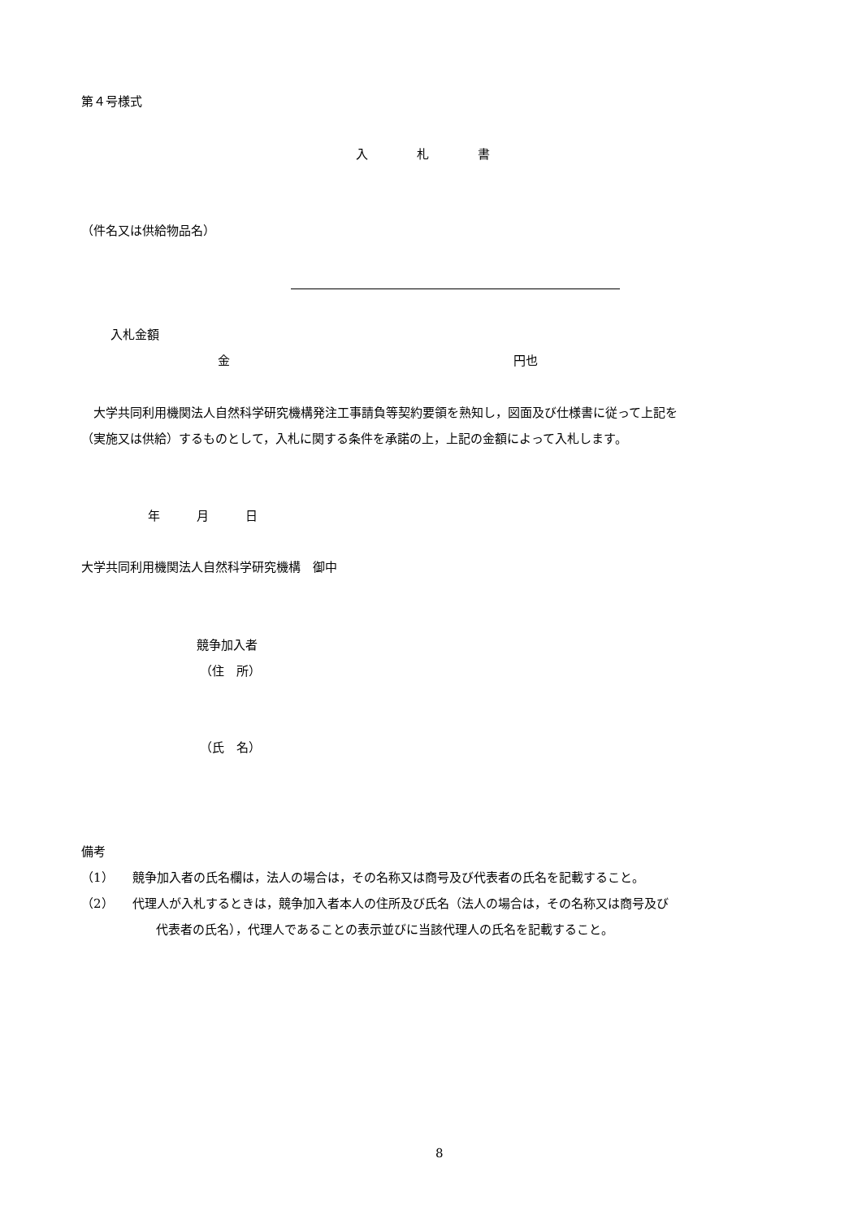第４号様式
入　　　　札　　　　書
（件名又は供給物品名）
入札金額
金 円也
　大学共同利用機関法人自然科学研究機構発注工事請負等契約要領を熟知し，図面及び仕様書に従って上記を
（実施又は供給）するものとして，入札に関する条件を承諾の上，上記の金額によって入札します。
年　　　月　　　日
大学共同利用機関法人自然科学研究機構　御中
競争加入者
（住　所）
（氏　名）
備考
（1）　　競争加入者の氏名欄は，法人の場合は，その名称又は商号及び代表者の氏名を記載すること。
（2）　　代理人が入札するときは，競争加入者本人の住所及び氏名（法人の場合は，その名称又は商号及び
代表者の氏名），代理人であることの表示並びに当該代理人の氏名を記載すること。
8